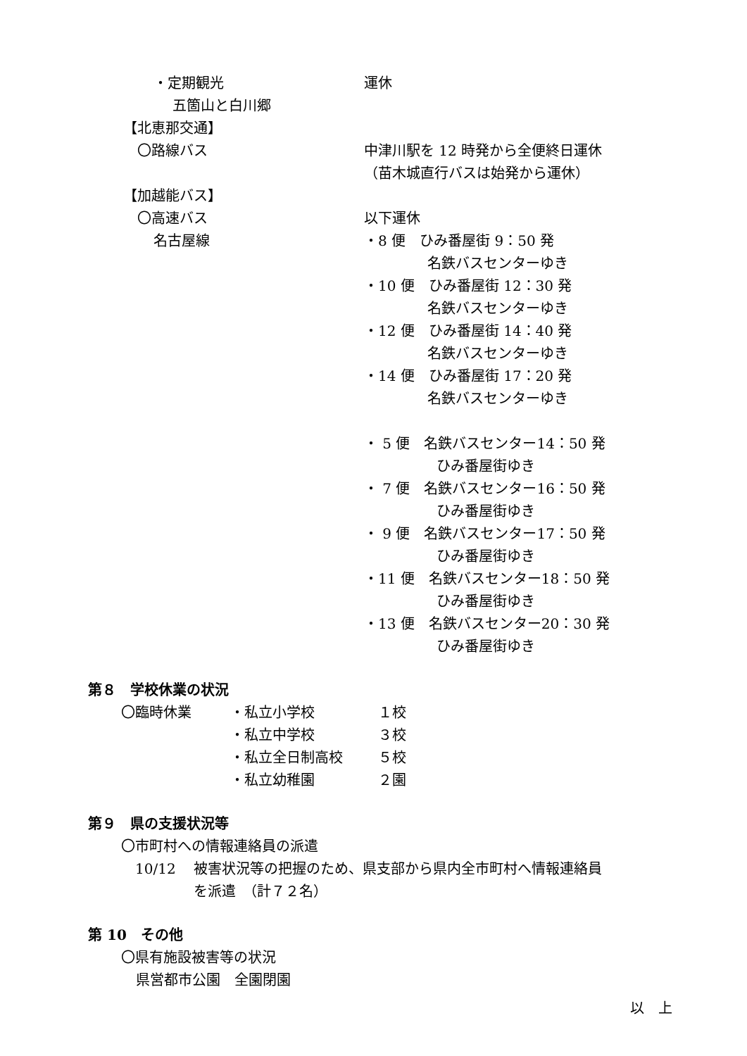・定期観光 運休
五箇山と白川郷
【北恵那交通】
〇路線バス 中津川駅を 12 時発から全便終日運休
（苗木城直行バスは始発から運休）
【加越能バス】
〇高速バス 以下運休
名古屋線 ・8 便　ひみ番屋街 9：50 発
名鉄バスセンターゆき
・10 便　ひみ番屋街 12：30 発
名鉄バスセンターゆき
・12 便　ひみ番屋街 14：40 発
名鉄バスセンターゆき
・14 便　ひみ番屋街 17：20 発
名鉄バスセンターゆき
・ 5 便　名鉄バスセンター14：50 発
ひみ番屋街ゆき
・ 7 便　名鉄バスセンター16：50 発
ひみ番屋街ゆき
・ 9 便　名鉄バスセンター17：50 発
ひみ番屋街ゆき
・11 便　名鉄バスセンター18：50 発
ひみ番屋街ゆき
・13 便　名鉄バスセンター20：30 発
ひみ番屋街ゆき
第８　学校休業の状況
〇臨時休業 ・私立小学校 １校
・私立中学校 ３校
・私立全日制高校 ５校
・私立幼稚園 ２園
第９　県の支援状況等
〇市町村への情報連絡員の派遣
10/12 被害状況等の把握のため、県支部から県内全市町村へ情報連絡員
を派遣　（計７２名）
第 10　その他
〇県有施設被害等の状況
県営都市公園　全園閉園
以　上